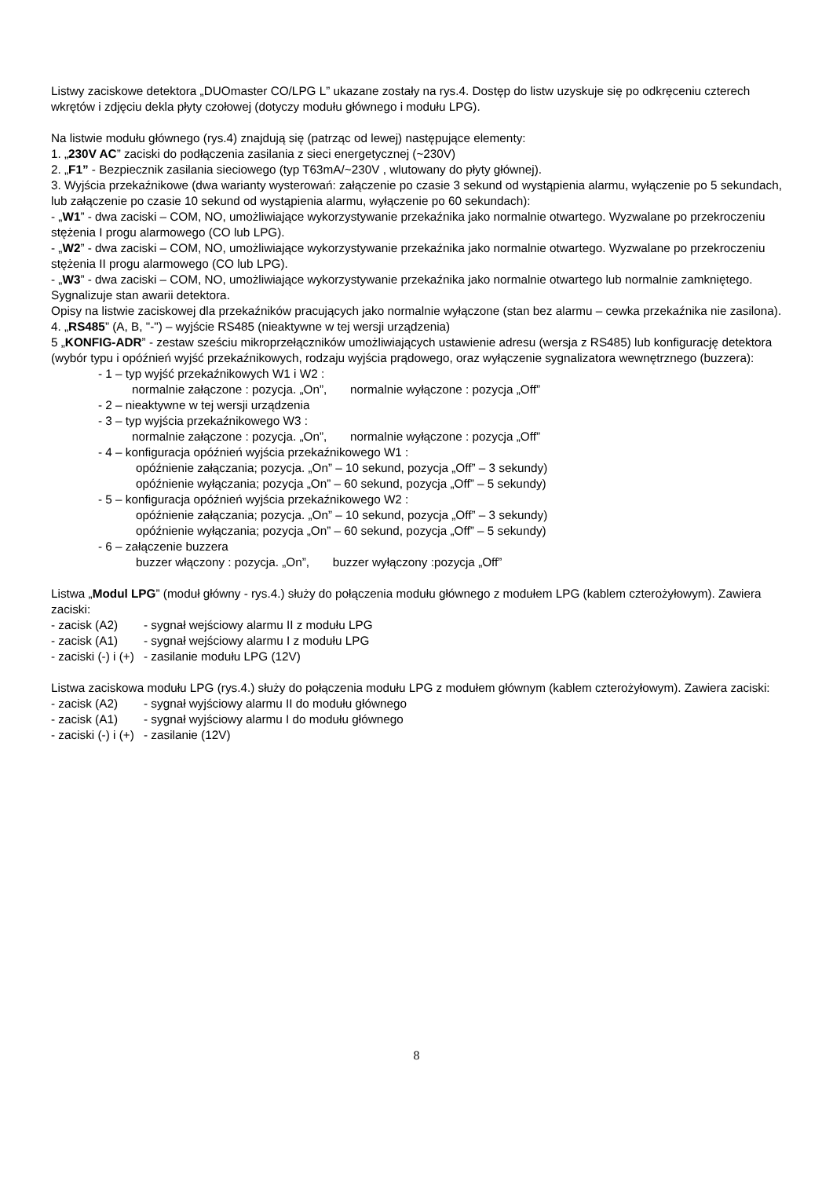Listwy zaciskowe detektora „DUOmaster CO/LPG L” ukazane zostały na rys.4. Dostęp do listw uzyskuje się po odkręceniu czterech wkrętów i zdjęciu dekla płyty czołowej (dotyczy modułu głównego i modułu LPG).
Na listwie modułu głównego (rys.4) znajdują się (patrząc od lewej) następujące elementy:
1. „230V AC” zaciski do podłączenia zasilania z sieci energetycznej (~230V)
2. „F1” - Bezpiecznik zasilania sieciowego (typ T63mA/~230V , wlutowany do płyty głównej).
3. Wyjścia przekaźnikowe (dwa warianty wysterowań: załączenie po czasie 3 sekund od wystąpienia alarmu, wyłączenie po 5 sekundach, lub załączenie po czasie 10 sekund od wystąpienia alarmu, wyłączenie po 60 sekundach):
- „W1” - dwa zaciski – COM, NO, umożliwiające wykorzystywanie przekaźnika jako normalnie otwartego. Wyzwalane po przekroczeniu stężenia I progu alarmowego (CO lub LPG).
- „W2” - dwa zaciski – COM, NO, umożliwiające wykorzystywanie przekaźnika jako normalnie otwartego. Wyzwalane po przekroczeniu stężenia II progu alarmowego (CO lub LPG).
- „W3” - dwa zaciski – COM, NO, umożliwiające wykorzystywanie przekaźnika jako normalnie otwartego lub normalnie zamkniętego. Sygnalizuje stan awarii detektora.
Opisy na listwie zaciskowej dla przekaźników pracujących jako normalnie wyłączone (stan bez alarmu – cewka przekaźnika nie zasilona).
4. „RS485” (A, B, "-") – wyjście RS485 (nieaktywne w tej wersji urządzenia)
5 „KONFIG-ADR” - zestaw sześciu mikroprzełączników umożliwiających ustawienie adresu (wersja z RS485) lub konfigurację detektora (wybór typu i opóźnień wyjść przekaźnikowych, rodzaju wyjścia prądowego, oraz wyłączenie sygnalizatora wewnętrznego (buzzera):
- 1 – typ wyjść przekaźnikowych W1 i W2 :
normalnie załączone : pozycja. „On”, normalnie wyłączone : pozycja „Off”
- 2 – nieaktywne w tej wersji urządzenia
- 3 – typ wyjścia przekaźnikowego W3 :
normalnie załączone : pozycja. „On”, normalnie wyłączone : pozycja „Off”
- 4 – konfiguracja opóźnień wyjścia przekaźnikowego W1 :
opóźnienie załączania; pozycja. „On” – 10 sekund, pozycja „Off” – 3 sekundy)
opóźnienie wyłączania; pozycja „On” – 60 sekund, pozycja „Off” – 5 sekundy)
- 5 – konfiguracja opóźnień wyjścia przekaźnikowego W2 :
opóźnienie załączania; pozycja. „On” – 10 sekund, pozycja „Off” – 3 sekundy)
opóźnienie wyłączania; pozycja „On” – 60 sekund, pozycja „Off” – 5 sekundy)
- 6 – załączenie buzzera
buzzer włączony : pozycja. „On”, buzzer wyłączony :pozycja „Off”
Listwa „Modul LPG” (moduł główny - rys.4.) służy do połączenia modułu głównego z modułem LPG (kablem czterożyłowym). Zawiera zaciski:
- zacisk (A2) - sygnał wejściowy alarmu II z modułu LPG
- zacisk (A1) - sygnał wejściowy alarmu I z modułu LPG
- zaciski (-) i (+) - zasilanie modułu LPG (12V)
Listwa zaciskowa modułu LPG (rys.4.) służy do połączenia modułu LPG z modułem głównym (kablem czterożyłowym). Zawiera zaciski:
- zacisk (A2) - sygnał wyjściowy alarmu II do modułu głównego
- zacisk (A1) - sygnał wyjściowy alarmu I do modułu głównego
- zaciski (-) i (+) - zasilanie (12V)
8